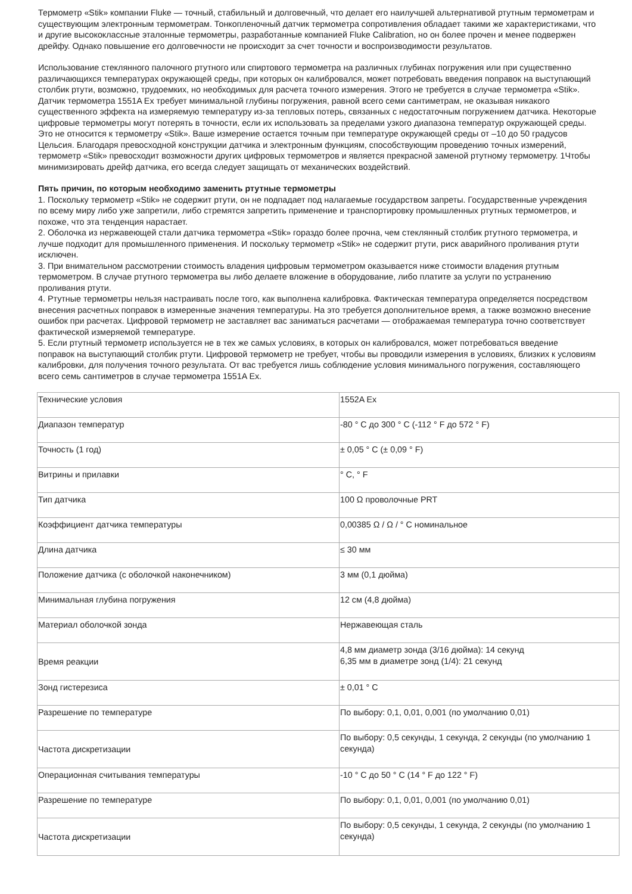Термометр «Stik» компании Fluke — точный, стабильный и долговечный, что делает его наилучшей альтернативой ртутным термометрам и существующим электронным термометрам. Тонкопленочный датчик термометра сопротивления обладает такими же характеристиками, что и другие высококлассные эталонные термометры, разработанные компанией Fluke Calibration, но он более прочен и менее подвержен дрейфу. Однако повышение его долговечности не происходит за счет точности и воспроизводимости результатов.
Использование стеклянного палочного ртутного или спиртового термометра на различных глубинах погружения или при существенно различающихся температурах окружающей среды, при которых он калибровался, может потребовать введения поправок на выступающий столбик ртути, возможно, трудоемких, но необходимых для расчета точного измерения. Этого не требуется в случае термометра «Stik». Датчик термометра 1551A Ex требует минимальной глубины погружения, равной всего семи сантиметрам, не оказывая никакого существенного эффекта на измеряемую температуру из-за тепловых потерь, связанных с недостаточным погружением датчика. Некоторые цифровые термометры могут потерять в точности, если их использовать за пределами узкого диапазона температур окружающей среды. Это не относится к термометру «Stik». Ваше измерение остается точным при температуре окружающей среды от –10 до 50 градусов Цельсия. Благодаря превосходной конструкции датчика и электронным функциям, способствующим проведению точных измерений, термометр «Stik» превосходит возможности других цифровых термометров и является прекрасной заменой ртутному термометру. 1Чтобы минимизировать дрейф датчика, его всегда следует защищать от механических воздействий.
Пять причин, по которым необходимо заменить ртутные термометры
1. Поскольку термометр «Stik» не содержит ртути, он не подпадает под налагаемые государством запреты. Государственные учреждения по всему миру либо уже запретили, либо стремятся запретить применение и транспортировку промышленных ртутных термометров, и похоже, что эта тенденция нарастает.
2. Оболочка из нержавеющей стали датчика термометра «Stik» гораздо более прочна, чем стеклянный столбик ртутного термометра, и лучше подходит для промышленного применения. И поскольку термометр «Stik» не содержит ртути, риск аварийного проливания ртути исключен.
3. При внимательном рассмотрении стоимость владения цифровым термометром оказывается ниже стоимости владения ртутным термометром. В случае ртутного термометра вы либо делаете вложение в оборудование, либо платите за услуги по устранению проливания ртути.
4. Ртутные термометры нельзя настраивать после того, как выполнена калибровка. Фактическая температура определяется посредством внесения расчетных поправок в измеренные значения температуры. На это требуется дополнительное время, а также возможно внесение ошибок при расчетах. Цифровой термометр не заставляет вас заниматься расчетами — отображаемая температура точно соответствует фактической измеряемой температуре.
5. Если ртутный термометр используется не в тех же самых условиях, в которых он калибровался, может потребоваться введение поправок на выступающий столбик ртути. Цифровой термометр не требует, чтобы вы проводили измерения в условиях, близких к условиям калибровки, для получения точного результата. От вас требуется лишь соблюдение условия минимального погружения, составляющего всего семь сантиметров в случае термометра 1551A Ex.
| Технические условия | 1552A Ex |
| Диапазон температур | -80 ° C до 300 ° C (-112 ° F до 572 ° F) |
| Точность (1 год) | ± 0,05 ° C (± 0,09 ° F) |
| Витрины и прилавки | ° C, ° F |
| Тип датчика | 100 Ω проволочные PRT |
| Коэффициент датчика температуры | 0,00385 Ω / Ω / ° C номинальное |
| Длина датчика | ≤ 30 мм |
| Положение датчика (с оболочкой наконечником) | 3 мм (0,1 дюйма) |
| Минимальная глубина погружения | 12 см (4,8 дюйма) |
| Материал оболочкой зонда | Нержавеющая сталь |
| Время реакции | 4,8 мм диаметр зонда (3/16 дюйма): 14 секунд 6,35 мм в диаметре зонд (1/4): 21 секунд |
| Зонд гистерезиса | ± 0,01 ° C |
| Разрешение по температуре | По выбору: 0,1, 0,01, 0,001 (по умолчанию 0,01) |
| Частота дискретизации | По выбору: 0,5 секунды, 1 секунда, 2 секунды (по умолчанию 1 секунда) |
| Операционная считывания температуры | -10 ° C до 50 ° C (14 ° F до 122 ° F) |
| Разрешение по температуре | По выбору: 0,1, 0,01, 0,001 (по умолчанию 0,01) |
| Частота дискретизации | По выбору: 0,5 секунды, 1 секунда, 2 секунды (по умолчанию 1 секунда) |